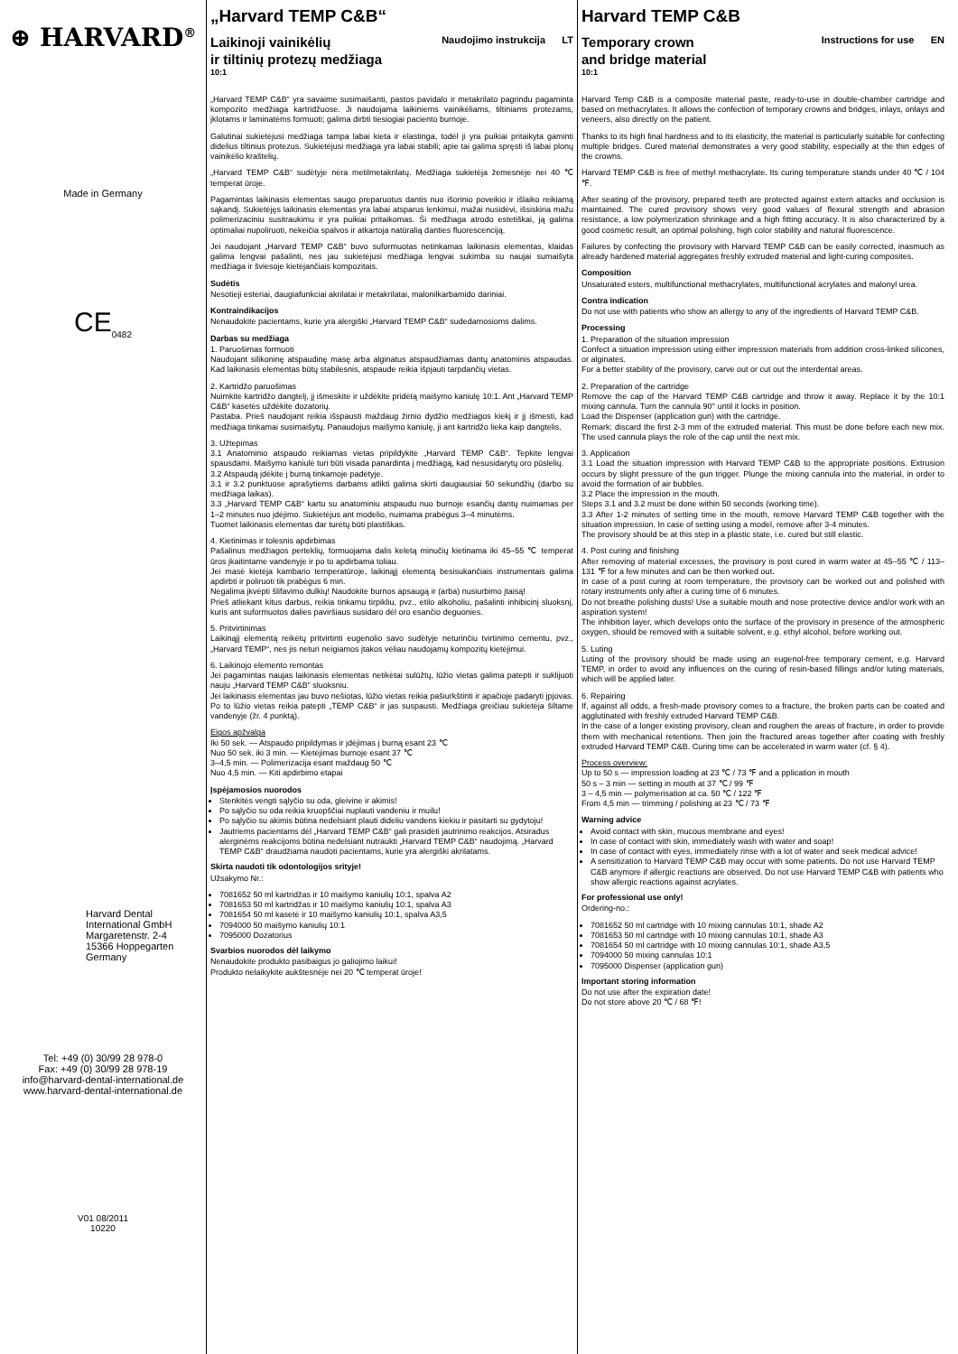⊕ HARVARD<sup>®</sup>
Made in Germany
CE<sub>0482</sub>
Harvard Dental
International GmbH
Margaretenstr. 2-4
15366 Hoppegarten
Germany
Tel: +49 (0) 30/99 28 978-0
Fax: +49 (0) 30/99 28 978-19
info@harvard-dental-international.de
www.harvard-dental-international.de
V01 08/2011
10220
„Harvard TEMP C&B“
Laikinoji vainikėlių
ir tiltinių protezų medžiaga Naudojimo instrukcija LT
10:1
„Harvard TEMP C&B“ yra savaime susimaišanti, pastos pavidalo ir metakrilato pagrindu pagaminta kompozito medžiaga kartridžuose. Ji naudojama laikiniems vainikėliams, tiltiniams protezams, įklotams ir laminatėms formuoti; galima dirbti tiesiogiai paciento burnoje.
Galutinai sukietėjusi medžiaga tampa labai kieta ir elastinga, todėl ji yra puikiai pritaikyta gaminti didelius tiltinius protezus. Sukietėjusi medžiaga yra labai stabili; apie tai galima spręsti iš labai plonų vainikėlio kraštelių.
„Harvard TEMP C&B“ sudėtyje nėra metilmetakrilatų. Medžiaga sukietėja žemesnėje nei 40 ℃ temperat ūroje.
Pagamintas laikinasis elementas saugo preparuotus dantis nuo išorinio poveikio ir išlaiko reikiamą sąkandį. Sukietėjęs laikinasis elementas yra labai atsparus lenkimui, mažai nusidėvi, išsiskiria mažu polimerizaciniu susitraukimu ir yra puikiai pritaikomas. Ši medžiaga atrodo estetiškai, ją galima optimaliai nupoliruoti, nekeičia spalvos ir atkartoja natūralią danties fluorescenciją.
Jei naudojant „Harvard TEMP C&B“ buvo suformuotas netinkamas laikinasis elementas, klaidas galima lengvai pašalinti, nes jau sukietėjusi medžiaga lengvai sukimba su naujai sumaišyta medžiaga ir šviesoje kietėjančiais kompozitais.
Sudėtis
Nesotieji esteriai, daugiafunkciai akrilatai ir metakrilatai, malonilkarbamido dariniai.
Kontraindikacijos
Nenaudokite pacientams, kurie yra alergiški „Harvard TEMP C&B“ sudedamosioms dalims.
Darbas su medžiaga
1. Paruošimas formuoti
Naudojant silikoninę atspaudinę masę arba alginatus atspaudžiamas dantų anatominis atspaudas. Kad laikinasis elementas būtų stabilesnis, atspaude reikia išpjauti tarpdančių vietas.
2. Kartridžo paruošimas
Nuimkite kartridžo dangtelį, jį išmeskite ir uždėkite pridėtą maišymo kaniulę 10:1. Ant „Harvard TEMP C&B“ kasetės uždėkite dozatorių.
Pastaba. Prieš naudojant reikia išspausti maždaug žirnio dydžio medžiagos kiekį ir jį išmesti, kad medžiaga tinkamai susimaišytų. Panaudojus maišymo kaniulę, ji ant kartridžo lieka kaip dangtelis.
3. Užtepimas
3.1 Anatominio atspaudo reikiamas vietas pripildykite „Harvard TEMP C&B“. Tepkite lengvai spausdami. Maišymo kaniulė turi būti visada panardinta į medžiagą, kad nesusidarytų oro pūslelių.
3.2 Atspaudą įdėkite į burną tinkamoje padėtyje.
3.1 ir 3.2 punktuose aprašytiems darbams atlikti galima skirti daugiausiai 50 sekundžių (darbo su medžiaga laikas).
3.3 „Harvard TEMP C&B“ kartu su anatominiu atspaudu nuo burnoje esančių dantų nuimamas per 1–2 minutes nuo įdėjimo. Sukietėjus ant modelio, nuimama prabėgus 3–4 minutėms.
Tuomet laikinasis elementas dar turėtų būti plastiškas.
4. Kietinimas ir tolesnis apdirbimas
Pašalinus medžiagos perteklių, formuojama dalis keletą minučių kietinama iki 45–55 ℃ temperat ūros įkaitintame vandenyje ir po to apdirbama toliau.
Jei masė kietėja kambario temperatūroje, laikinąjį elementą besisukančiais instrumentais galima apdirbti ir poliruoti tik prabėgus 6 min.
Negalima įkvėpti šlifavimo dulkių! Naudokite burnos apsaugą ir (arba) nusiurbimo įtaisą!
Prieš atliekant kitus darbus, reikia tinkamu tirpikliu, pvz., etilo alkoholiu, pašalinti inhibicinį sluoksnį, kuris ant suformuotos dalies paviršiaus susidaro dėl oro esančio deguonies.
5. Pritvirtinimas
Laikinąjį elementą reikėtų pritvirtinti eugenolio savo sudėtyje neturinčiu tvirtinimo cementu, pvz., „Harvard TEMP“, nes jis neturi neigiamos įtakos vėliau naudojamų kompozitų kietėjimui.
6. Laikinojo elemento remontas
Jei pagamintas naujas laikinasis elementas netikėtai sulūžtų, lūžio vietas galima patepti ir suklijuoti nauju „Harvard TEMP C&B“ sluoksniu.
Jei laikinasis elementas jau buvo nešiotas, lūžio vietas reikia pašiurkštinti ir apačioje padaryti įpjovas. Po to lūžio vietas reikia patepti „TEMP C&B“ ir jas suspausti. Medžiaga greičiau sukietėja šiltame vandenyje (žr. 4 punktą).
Eigos apžvalga
Iki 50 sek. — Atspaudo pripildymas ir įdėjimas į burną esant 23 ℃
Nuo 50 sek. iki 3 min. — Kietėjimas burnoje esant 37 ℃
3–4,5 min. — Polimerizacija esant maždaug 50 ℃
Nuo 4,5 min. — Kiti apdirbimo etapai
Įspėjamosios nuorodos
Stenkitės vengti sąlyčio su oda, gleivine ir akimis!
Po sąlyčio su oda reikia kruopščiai nuplauti vandeniu ir muilu!
Po sąlyčio su akimis būtina nedelsiant plauti dideliu vandens kiekiu ir pasitarti su gydytoju!
Jautriems pacientams dėl „Harvard TEMP C&B“ gali prasidėti jautrinimo reakcijos. Atsiradus alerginėms reakcijoms būtina nedelsiant nutraukti „Harvard TEMP C&B“ naudojimą. „Harvard TEMP C&B“ draudžiama naudoti pacientams, kurie yra alergiški akrilatams.
Skirta naudoti tik odontologijos srityje!
Užsakymo Nr.:
7081652 50 ml kartridžas ir 10 maišymo kaniulių 10:1, spalva A2
7081653 50 ml kartridžas ir 10 maišymo kaniulių 10:1, spalva A3
7081654 50 ml kasetė ir 10 maišymo kaniulių 10:1, spalva A3,5
7094000 50 maišymo kaniulių 10:1
7095000 Dozatorius
Svarbios nuorodos dėl laikymo
Nenaudokite produkto pasibaigus jo galiojimo laikui!
Produkto nelaikykite aukštesnėje nei 20 ℃ temperat ūroje!
Harvard TEMP C&B
Temporary crown
and bridge material Instructions for use EN
10:1
Harvard Temp C&B is a composite material paste, ready-to-use in double-chamber cartridge and based on methacrylates. It allows the confection of temporary crowns and bridges, inlays, onlays and veneers, also directly on the patient.
Thanks to its high final hardness and to its elasticity, the material is particularly suitable for confecting multiple bridges. Cured material demonstrates a very good stability, especially at the thin edges of the crowns.
Harvard TEMP C&B is free of methyl methacrylate. Its curing temperature stands under 40 ℃ / 104 ℉.
After seating of the provisory, prepared teeth are protected against extern attacks and occlusion is maintained. The cured provisory shows very good values of flexural strength and abrasion resistance, a low polymerization shrinkage and a high fitting accuracy. It is also characterized by a good cosmetic result, an optimal polishing, high color stability and natural fluorescence.
Failures by confecting the provisory with Harvard TEMP C&B can be easily corrected, inasmuch as already hardened material aggregates freshly extruded material and light-curing composites.
Composition
Unsaturated esters, multifunctional methacrylates, multifunctional acrylates and malonyl urea.
Contra indication
Do not use with patients who show an allergy to any of the ingredients of Harvard TEMP C&B.
Processing
1. Preparation of the situation impression
Confect a situation impression using either impression materials from addition cross-linked silicones, or alginates.
For a better stability of the provisory, carve out or cut out the interdental areas.
2. Preparation of the cartridge
Remove the cap of the Harvard TEMP C&B cartridge and throw it away. Replace it by the 10:1 mixing cannula. Turn the cannula 90° until it locks in position.
Load the Dispenser (application gun) with the cartridge.
Remark: discard the first 2-3 mm of the extruded material. This must be done before each new mix. The used cannula plays the role of the cap until the next mix.
3. Application
3.1 Load the situation impression with Harvard TEMP C&B to the appropriate positions. Extrusion occurs by slight pressure of the gun trigger. Plunge the mixing cannula into the material, in order to avoid the formation of air bubbles.
3.2 Place the impression in the mouth.
Steps 3.1 and 3.2 must be done within 50 seconds (working time).
3.3 After 1-2 minutes of setting time in the mouth, remove Harvard TEMP C&B together with the situation impression. In case of setting using a model, remove after 3-4 minutes.
The provisory should be at this step in a plastic state, i.e. cured but still elastic.
4. Post curing and finishing
After removing of material excesses, the provisory is post cured in warm water at 45–55 ℃ / 113–131 ℉ for a few minutes and can be then worked out.
In case of a post curing at room temperature, the provisory can be worked out and polished with rotary instruments only after a curing time of 6 minutes.
Do not breathe polishing dusts! Use a suitable mouth and nose protective device and/or work with an aspiration system!
The inhibition layer, which develops onto the surface of the provisory in presence of the atmospheric oxygen, should be removed with a suitable solvent, e.g. ethyl alcohol, before working out.
5. Luting
Luting of the provisory should be made using an eugenol-free temporary cement, e.g. Harvard TEMP, in order to avoid any influences on the curing of resin-based fillings and/or luting materials, which will be applied later.
6. Repairing
If, against all odds, a fresh-made provisory comes to a fracture, the broken parts can be coated and agglutinated with freshly extruded Harvard TEMP C&B.
In the case of a longer existing provisory, clean and roughen the areas of fracture, in order to provide them with mechanical retentions. Then join the fractured areas together after coating with freshly extruded Harvard TEMP C&B. Curing time can be accelerated in warm water (cf. § 4).
Process overview:
Up to 50 s — impression loading at 23 ℃ / 73 ℉ and a pplication in mouth
50 s – 3 min — setting in mouth at 37 ℃ / 99 ℉
3 – 4,5 min — polymerisation at ca. 50 ℃ / 122 ℉
From 4,5 min — trimming / polishing at 23 ℃ / 73 ℉
Warning advice
Avoid contact with skin, mucous membrane and eyes!
In case of contact with skin, immediately wash with water and soap!
In case of contact with eyes, immediately rinse with a lot of water and seek medical advice!
A sensitization to Harvard TEMP C&B may occur with some patients. Do not use Harvard TEMP C&B anymore if allergic reactions are observed. Do not use Harvard TEMP C&B with patients who show allergic reactions against acrylates.
For professional use only!
Ordering-no.:
7081652 50 ml cartridge with 10 mixing cannulas 10:1, shade A2
7081653 50 ml cartridge with 10 mixing cannulas 10:1, shade A3
7081654 50 ml cartridge with 10 mixing cannulas 10:1, shade A3,5
7094000 50 mixing cannulas 10:1
7095000 Dispenser (application gun)
Important storing information
Do not use after the expiration date!
Do not store above 20 ℃ / 68 ℉!